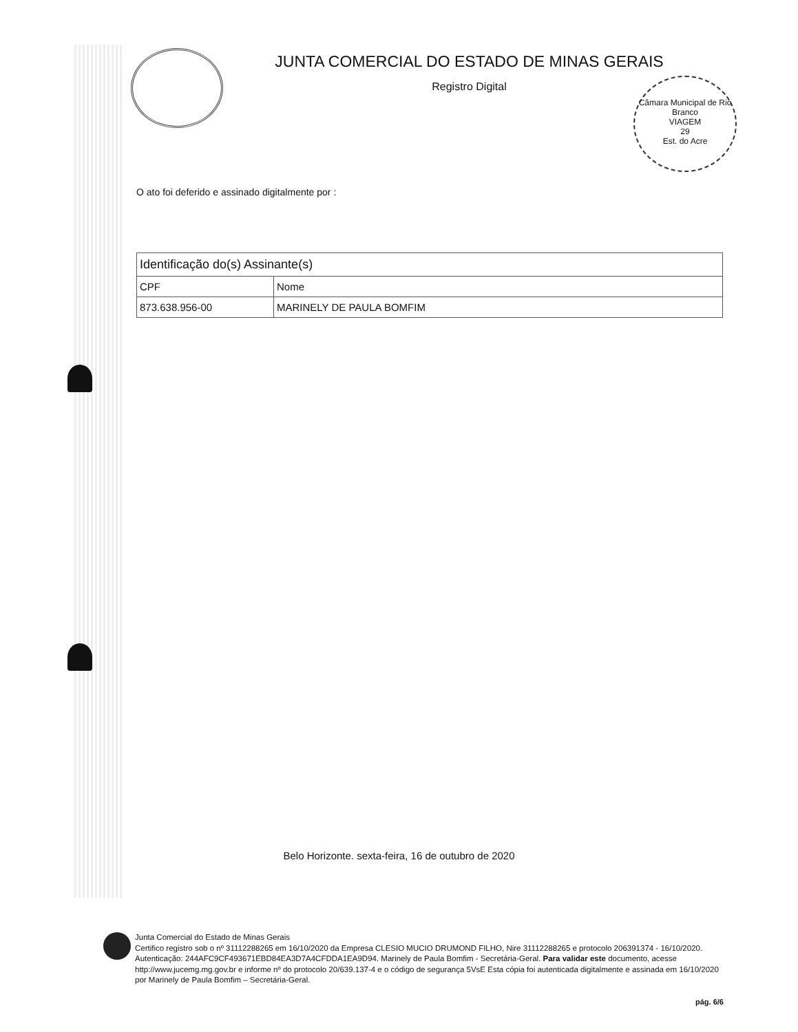JUNTA COMERCIAL DO ESTADO DE MINAS GERAIS
Registro Digital
Câmara Municipal de Rio Branco
VIAGEM
29
Est. do Acre
O ato foi deferido e assinado digitalmente por :
| Identificação do(s) Assinante(s) | |
| --- | --- |
| CPF | Nome |
| 873.638.956-00 | MARINELY DE PAULA BOMFIM |
Belo Horizonte. sexta-feira, 16 de outubro de 2020
Junta Comercial do Estado de Minas Gerais
Certifico registro sob o nº 31112288265 em 16/10/2020 da Empresa CLESIO MUCIO DRUMOND FILHO, Nire 31112288265 e protocolo 206391374 - 16/10/2020. Autenticação: 244AFC9CF493671EBD84EA3D7A4CFDDA1EA9D94. Marinely de Paula Bomfim - Secretária-Geral. Para validar este documento, acesse http://www.jucemg.mg.gov.br e informe nº do protocolo 20/639.137-4 e o código de segurança 5VsE Esta cópia foi autenticada digitalmente e assinada em 16/10/2020 por Marinely de Paula Bomfim – Secretária-Geral.
pág. 6/6